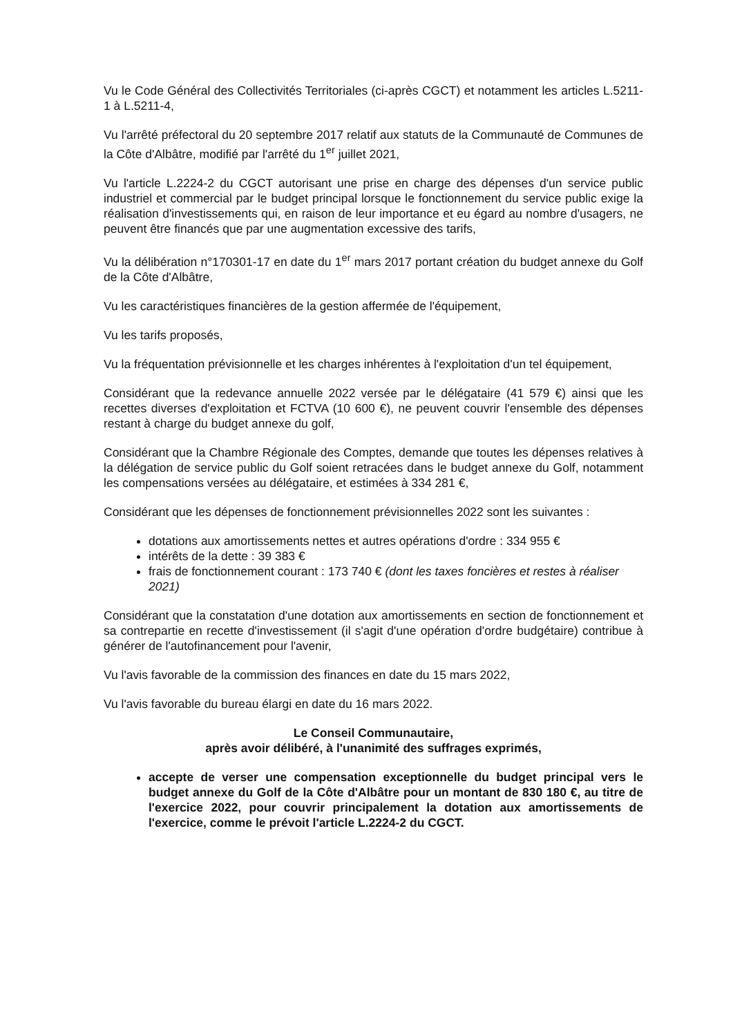Vu le Code Général des Collectivités Territoriales (ci-après CGCT) et notamment les articles L.5211-1 à L.5211-4,
Vu l'arrêté préfectoral du 20 septembre 2017 relatif aux statuts de la Communauté de Communes de la Côte d'Albâtre, modifié par l'arrêté du 1<sup>er</sup> juillet 2021,
Vu l'article L.2224-2 du CGCT autorisant une prise en charge des dépenses d'un service public industriel et commercial par le budget principal lorsque le fonctionnement du service public exige la réalisation d'investissements qui, en raison de leur importance et eu égard au nombre d'usagers, ne peuvent être financés que par une augmentation excessive des tarifs,
Vu la délibération n°170301-17 en date du 1<sup>er</sup> mars 2017 portant création du budget annexe du Golf de la Côte d'Albâtre,
Vu les caractéristiques financières de la gestion affermée de l'équipement,
Vu les tarifs proposés,
Vu la fréquentation prévisionnelle et les charges inhérentes à l'exploitation d'un tel équipement,
Considérant que la redevance annuelle 2022 versée par le délégataire (41 579 €) ainsi que les recettes diverses d'exploitation et FCTVA (10 600 €), ne peuvent couvrir l'ensemble des dépenses restant à charge du budget annexe du golf,
Considérant que la Chambre Régionale des Comptes, demande que toutes les dépenses relatives à la délégation de service public du Golf soient retracées dans le budget annexe du Golf, notamment les compensations versées au délégataire, et estimées à 334 281 €,
Considérant que les dépenses de fonctionnement prévisionnelles 2022 sont les suivantes :
dotations aux amortissements nettes et autres opérations d'ordre : 334 955 €
intérêts de la dette : 39 383 €
frais de fonctionnement courant : 173 740 € (dont les taxes foncières et restes à réaliser 2021)
Considérant que la constatation d'une dotation aux amortissements en section de fonctionnement et sa contrepartie en recette d'investissement (il s'agit d'une opération d'ordre budgétaire) contribue à générer de l'autofinancement pour l'avenir,
Vu l'avis favorable de la commission des finances en date du 15 mars 2022,
Vu l'avis favorable du bureau élargi en date du 16 mars 2022.
Le Conseil Communautaire,
après avoir délibéré, à l'unanimité des suffrages exprimés,
accepte de verser une compensation exceptionnelle du budget principal vers le budget annexe du Golf de la Côte d'Albâtre pour un montant de 830 180 €, au titre de l'exercice 2022, pour couvrir principalement la dotation aux amortissements de l'exercice, comme le prévoit l'article L.2224-2 du CGCT.